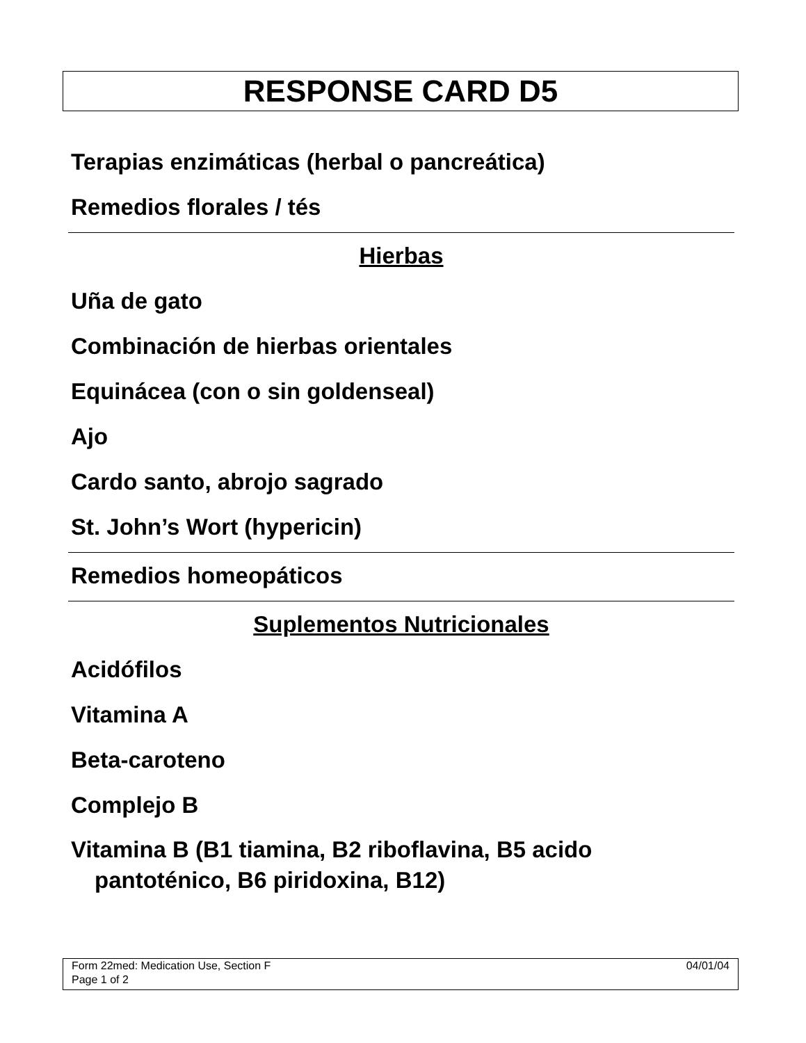RESPONSE CARD D5
Terapias enzimáticas (herbal o pancreática)
Remedios florales / tés
Hierbas
Uña de gato
Combinación de hierbas orientales
Equinácea (con o sin goldenseal)
Ajo
Cardo santo, abrojo sagrado
St. John’s Wort (hypericin)
Remedios homeopáticos
Suplementos Nutricionales
Acidófilos
Vitamina A
Beta-caroteno
Complejo B
Vitamina B (B1 tiamina, B2 riboflavina, B5 acido pantoténico, B6 piridoxina, B12)
04/01/04 Form 22med: Medication Use, Section F
Page 1 of 2